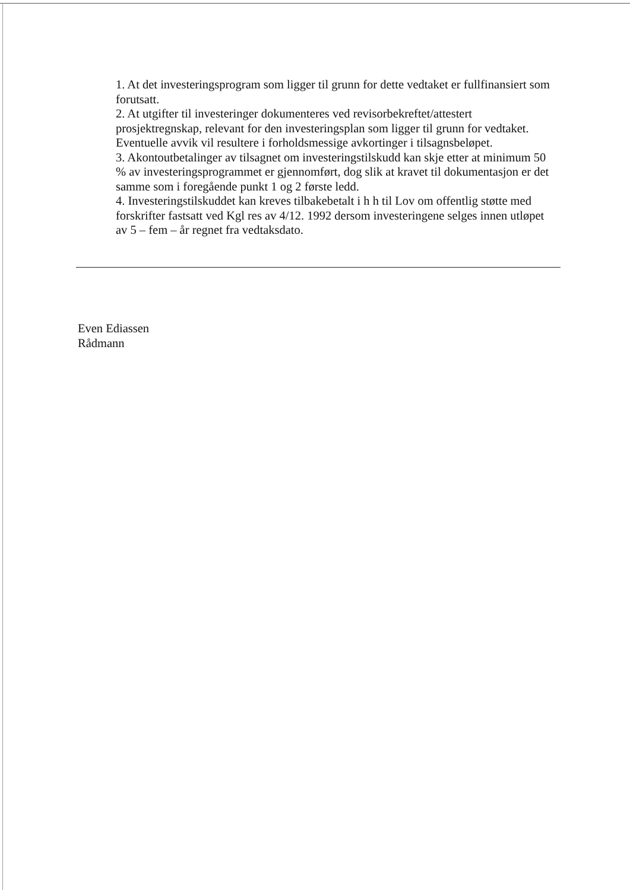1. At det investeringsprogram som ligger til grunn for dette vedtaket er fullfinansiert som forutsatt.
2. At utgifter til investeringer dokumenteres ved revisorbekreftet/attestert prosjektregnskap, relevant for den investeringsplan som ligger til grunn for vedtaket. Eventuelle avvik vil resultere i forholdsmessige avkortinger i tilsagnsbeløpet.
3. Akontoutbetalinger av tilsagnet om investeringstilskudd kan skje etter at minimum 50 % av investeringsprogrammet er gjennomført, dog slik at kravet til dokumentasjon er det samme som i foregående punkt 1 og 2 første ledd.
4. Investeringstilskuddet kan kreves tilbakebetalt i h h til Lov om offentlig støtte med forskrifter fastsatt ved Kgl res av 4/12. 1992 dersom investeringene selges innen utløpet av 5 – fem – år regnet fra vedtaksdato.
Even Ediassen
Rådmann